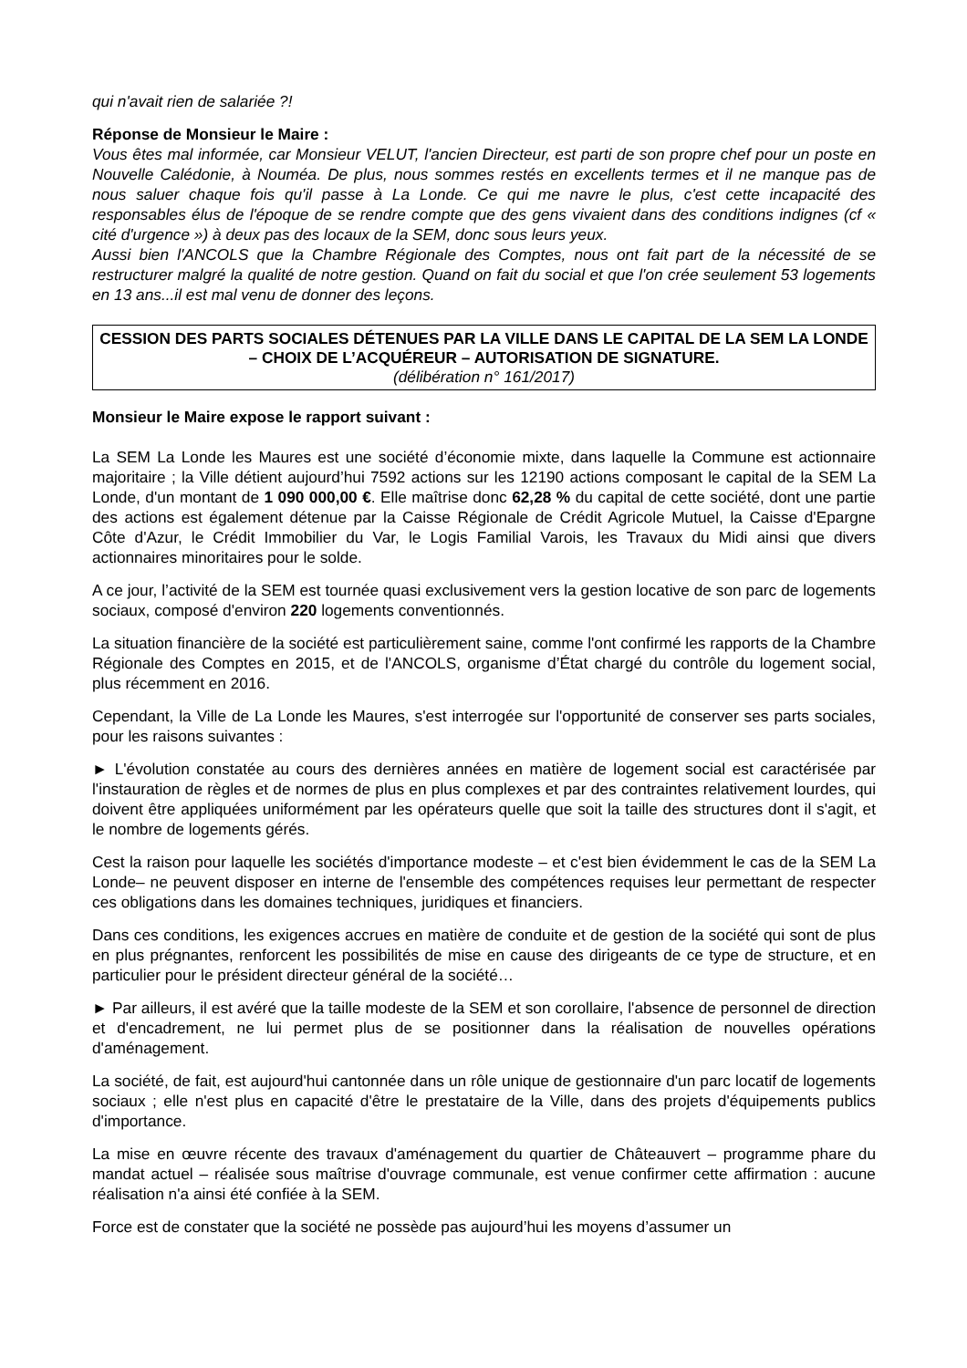qui n'avait rien de salariée ?!
Réponse de Monsieur le Maire :
Vous êtes mal informée, car Monsieur VELUT, l'ancien Directeur, est parti de son propre chef pour un poste en Nouvelle Calédonie, à Nouméa. De plus, nous sommes restés en excellents termes et il ne manque pas de nous saluer chaque fois qu'il passe à La Londe. Ce qui me navre le plus, c'est cette incapacité des responsables élus de l'époque de se rendre compte que des gens vivaient dans des conditions indignes (cf « cité d'urgence ») à deux pas des locaux de la SEM, donc sous leurs yeux.
Aussi bien l'ANCOLS que la Chambre Régionale des Comptes, nous ont fait part de la nécessité de se restructurer malgré la qualité de notre gestion. Quand on fait du social et que l'on crée seulement 53 logements en 13 ans...il est mal venu de donner des leçons.
CESSION DES PARTS SOCIALES DÉTENUES PAR LA VILLE DANS LE CAPITAL DE LA SEM LA LONDE – CHOIX DE L’ACQUÉREUR – AUTORISATION DE SIGNATURE.
(délibération n° 161/2017)
Monsieur le Maire expose le rapport suivant :
La SEM La Londe les Maures est une société d’économie mixte, dans laquelle la Commune est actionnaire majoritaire ; la Ville détient aujourd’hui 7592 actions sur les 12190 actions composant le capital de la SEM La Londe, d'un montant de 1 090 000,00 €. Elle maîtrise donc 62,28 % du capital de cette société, dont une partie des actions est également détenue par la Caisse Régionale de Crédit Agricole Mutuel, la Caisse d'Epargne Côte d'Azur, le Crédit Immobilier du Var, le Logis Familial Varois, les Travaux du Midi ainsi que divers actionnaires minoritaires pour le solde.
A ce jour, l’activité de la SEM est tournée quasi exclusivement vers la gestion locative de son parc de logements sociaux, composé d'environ 220 logements conventionnés.
La situation financière de la société est particulièrement saine, comme l'ont confirmé les rapports de la Chambre Régionale des Comptes en 2015, et de l'ANCOLS, organisme d’État chargé du contrôle du logement social, plus récemment en 2016.
Cependant, la Ville de La Londe les Maures, s'est interrogée sur l'opportunité de conserver ses parts sociales, pour les raisons suivantes :
► L'évolution constatée au cours des dernières années en matière de logement social est caractérisée par l'instauration de règles et de normes de plus en plus complexes et par des contraintes relativement lourdes, qui doivent être appliquées uniformément par les opérateurs quelle que soit la taille des structures dont il s'agit, et le nombre de logements gérés.
Cest la raison pour laquelle les sociétés d'importance modeste – et c'est bien évidemment le cas de la SEM La Londe– ne peuvent disposer en interne de l'ensemble des compétences requises leur permettant de respecter ces obligations dans les domaines techniques, juridiques et financiers.
Dans ces conditions, les exigences accrues en matière de conduite et de gestion de la société qui sont de plus en plus prégnantes, renforcent les possibilités de mise en cause des dirigeants de ce type de structure, et en particulier pour le président directeur général de la société…
► Par ailleurs, il est avéré que la taille modeste de la SEM et son corollaire, l'absence de personnel de direction et d'encadrement, ne lui permet plus de se positionner dans la réalisation de nouvelles opérations d'aménagement.
La société, de fait, est aujourd'hui cantonnée dans un rôle unique de gestionnaire d'un parc locatif de logements sociaux ; elle n'est plus en capacité d'être le prestataire de la Ville, dans des projets d'équipements publics d'importance.
La mise en œuvre récente des travaux d'aménagement du quartier de Châteauvert – programme phare du mandat actuel – réalisée sous maîtrise d'ouvrage communale, est venue confirmer cette affirmation : aucune réalisation n'a ainsi été confiée à la SEM.
Force est de constater que la société ne possède pas aujourd’hui les moyens d’assumer un